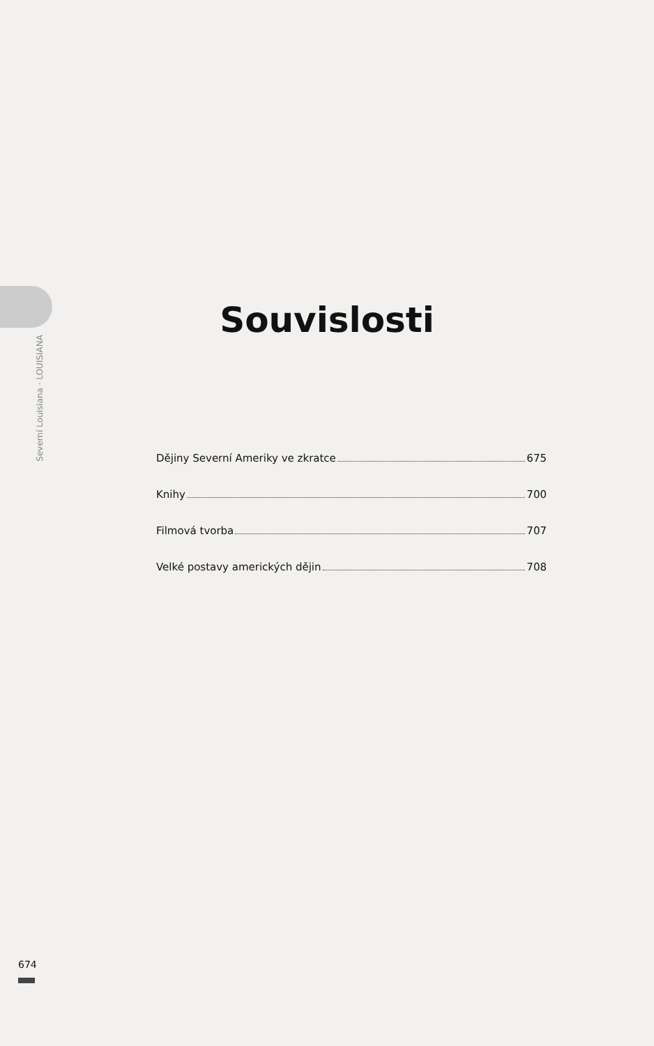Souvislosti
Dějiny Severní Ameriky ve zkratce 675
Knihy 700
Filmová tvorba 707
Velké postavy amerických dějin 708
Severní Louisiana · LOUISIANA
674